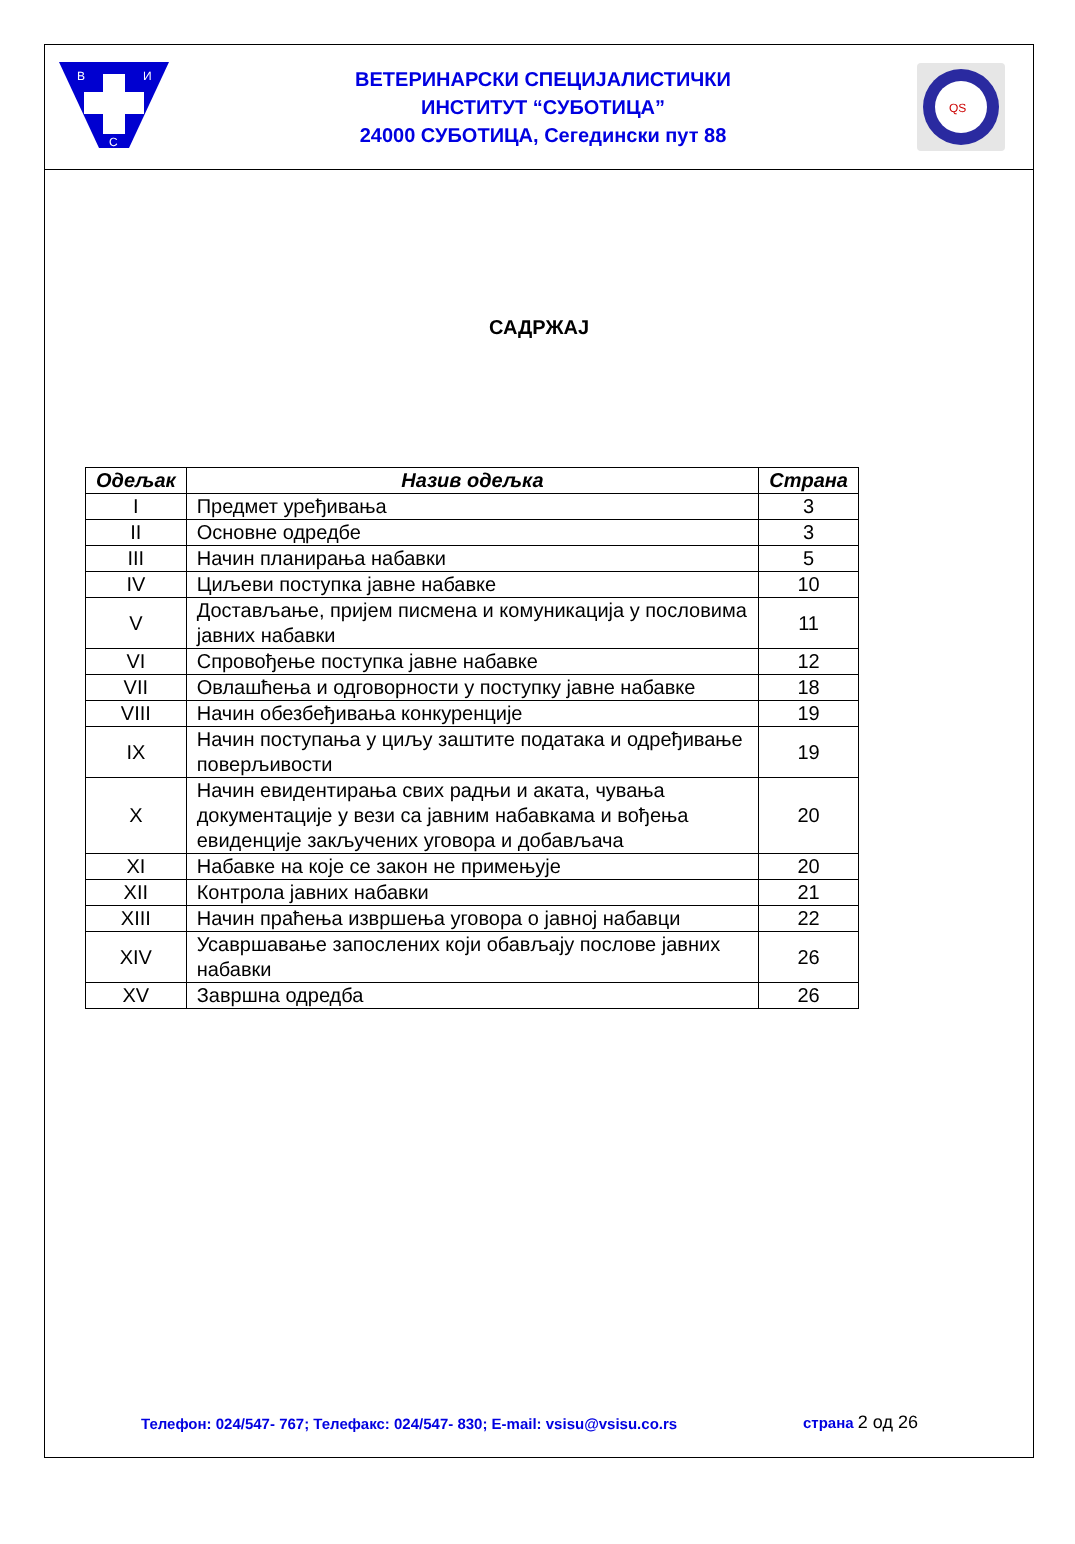В
И
С
ВЕТЕРИНАРСКИ СПЕЦИЈАЛИСТИЧКИ
ИНСТИТУТ “СУБОТИЦА”
24000 СУБОТИЦА, Сегедински пут 88
QS
САДРЖАЈ
| Одељак | Назив одељка | Страна |
| --- | --- | --- |
| I | Предмет уређивања | 3 |
| II | Основне одредбе | 3 |
| III | Начин планирања набавки | 5 |
| IV | Циљеви поступка јавне набавке | 10 |
| V | Достављање, пријем писмена и комуникација у пословима јавних набавки | 11 |
| VI | Спровођење поступка јавне набавке | 12 |
| VII | Овлашћења и одговорности у поступку јавне набавке | 18 |
| VIII | Начин обезбеђивања конкуренције | 19 |
| IX | Начин поступања у циљу заштите података и одређивање поверљивости | 19 |
| X | Начин евидентирања свих радњи и аката, чувања документације у вези са јавним набавкама и вођења евиденције закључених уговора и добављача | 20 |
| XI | Набавке на које се закон не примењује | 20 |
| XII | Контрола јавних набавки | 21 |
| XIII | Начин праћења извршења уговора о јавној набавци | 22 |
| XIV | Усавршавање запослених који обављају послове јавних набавки | 26 |
| XV | Завршна одредба | 26 |
Телефон: 024/547- 767; Телефакс: 024/547- 830; E-mail: vsisu@vsisu.co.rs
страна 2 од 26